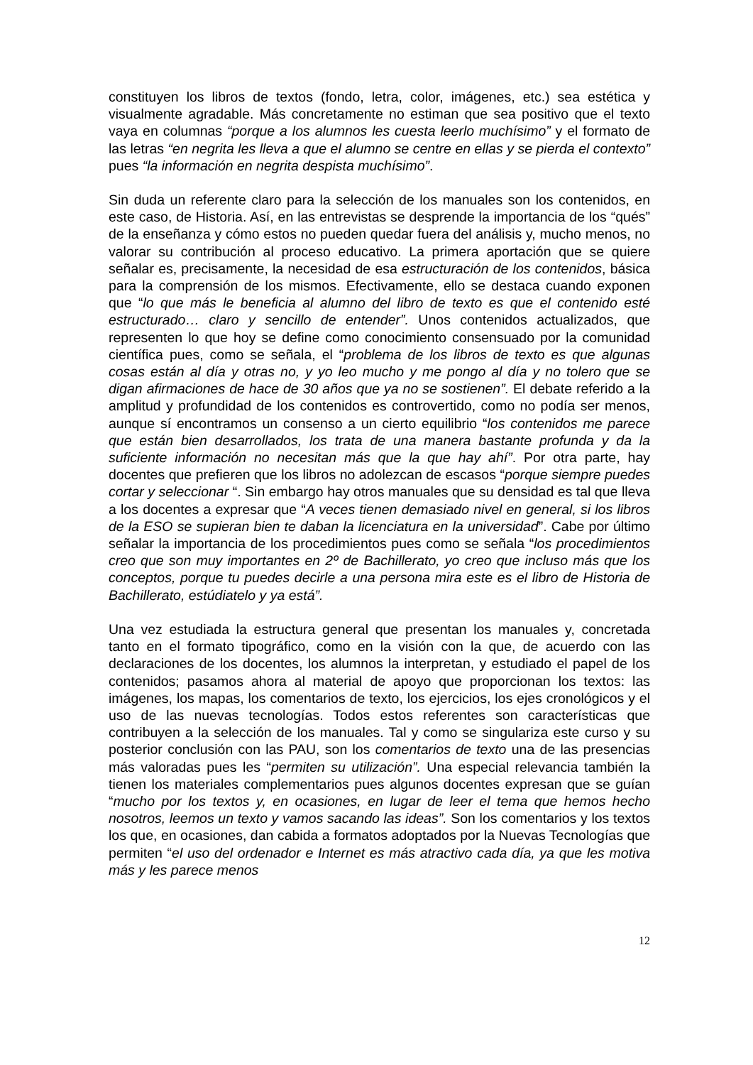constituyen los libros de textos (fondo, letra, color, imágenes, etc.) sea estética y visualmente agradable. Más concretamente no estiman que sea positivo que el texto vaya en columnas “porque a los alumnos les cuesta leerlo muchísimo” y el formato de las letras “en negrita les lleva a que el alumno se centre en ellas y se pierda el contexto” pues “la información en negrita despista muchísimo”.
Sin duda un referente claro para la selección de los manuales son los contenidos, en este caso, de Historia. Así, en las entrevistas se desprende la importancia de los “qués” de la enseñanza y cómo estos no pueden quedar fuera del análisis y, mucho menos, no valorar su contribución al proceso educativo. La primera aportación que se quiere señalar es, precisamente, la necesidad de esa estructuración de los contenidos, básica para la comprensión de los mismos. Efectivamente, ello se destaca cuando exponen que “lo que más le beneficia al alumno del libro de texto es que el contenido esté estructurado… claro y sencillo de entender”. Unos contenidos actualizados, que representen lo que hoy se define como conocimiento consensuado por la comunidad científica pues, como se señala, el “problema de los libros de texto es que algunas cosas están al día y otras no, y yo leo mucho y me pongo al día y no tolero que se digan afirmaciones de hace de 30 años que ya no se sostienen”. El debate referido a la amplitud y profundidad de los contenidos es controvertido, como no podía ser menos, aunque sí encontramos un consenso a un cierto equilibrio “los contenidos me parece que están bien desarrollados, los trata de una manera bastante profunda y da la suficiente información no necesitan más que la que hay ahí”. Por otra parte, hay docentes que prefieren que los libros no adolezcan de escasos “porque siempre puedes cortar y seleccionar “. Sin embargo hay otros manuales que su densidad es tal que lleva a los docentes a expresar que “A veces tienen demasiado nivel en general, si los libros de la ESO se supieran bien te daban la licenciatura en la universidad”. Cabe por último señalar la importancia de los procedimientos pues como se señala “los procedimientos creo que son muy importantes en 2º de Bachillerato, yo creo que incluso más que los conceptos, porque tu puedes decirle a una persona mira este es el libro de Historia de Bachillerato, estúdiatelo y ya está”.
Una vez estudiada la estructura general que presentan los manuales y, concretada tanto en el formato tipográfico, como en la visión con la que, de acuerdo con las declaraciones de los docentes, los alumnos la interpretan, y estudiado el papel de los contenidos; pasamos ahora al material de apoyo que proporcionan los textos: las imágenes, los mapas, los comentarios de texto, los ejercicios, los ejes cronológicos y el uso de las nuevas tecnologías. Todos estos referentes son características que contribuyen a la selección de los manuales. Tal y como se singulariza este curso y su posterior conclusión con las PAU, son los comentarios de texto una de las presencias más valoradas pues les “permiten su utilización”. Una especial relevancia también la tienen los materiales complementarios pues algunos docentes expresan que se guían “mucho por los textos y, en ocasiones, en lugar de leer el tema que hemos hecho nosotros, leemos un texto y vamos sacando las ideas”. Son los comentarios y los textos los que, en ocasiones, dan cabida a formatos adoptados por la Nuevas Tecnologías que permiten “el uso del ordenador e Internet es más atractivo cada día, ya que les motiva más y les parece menos
12